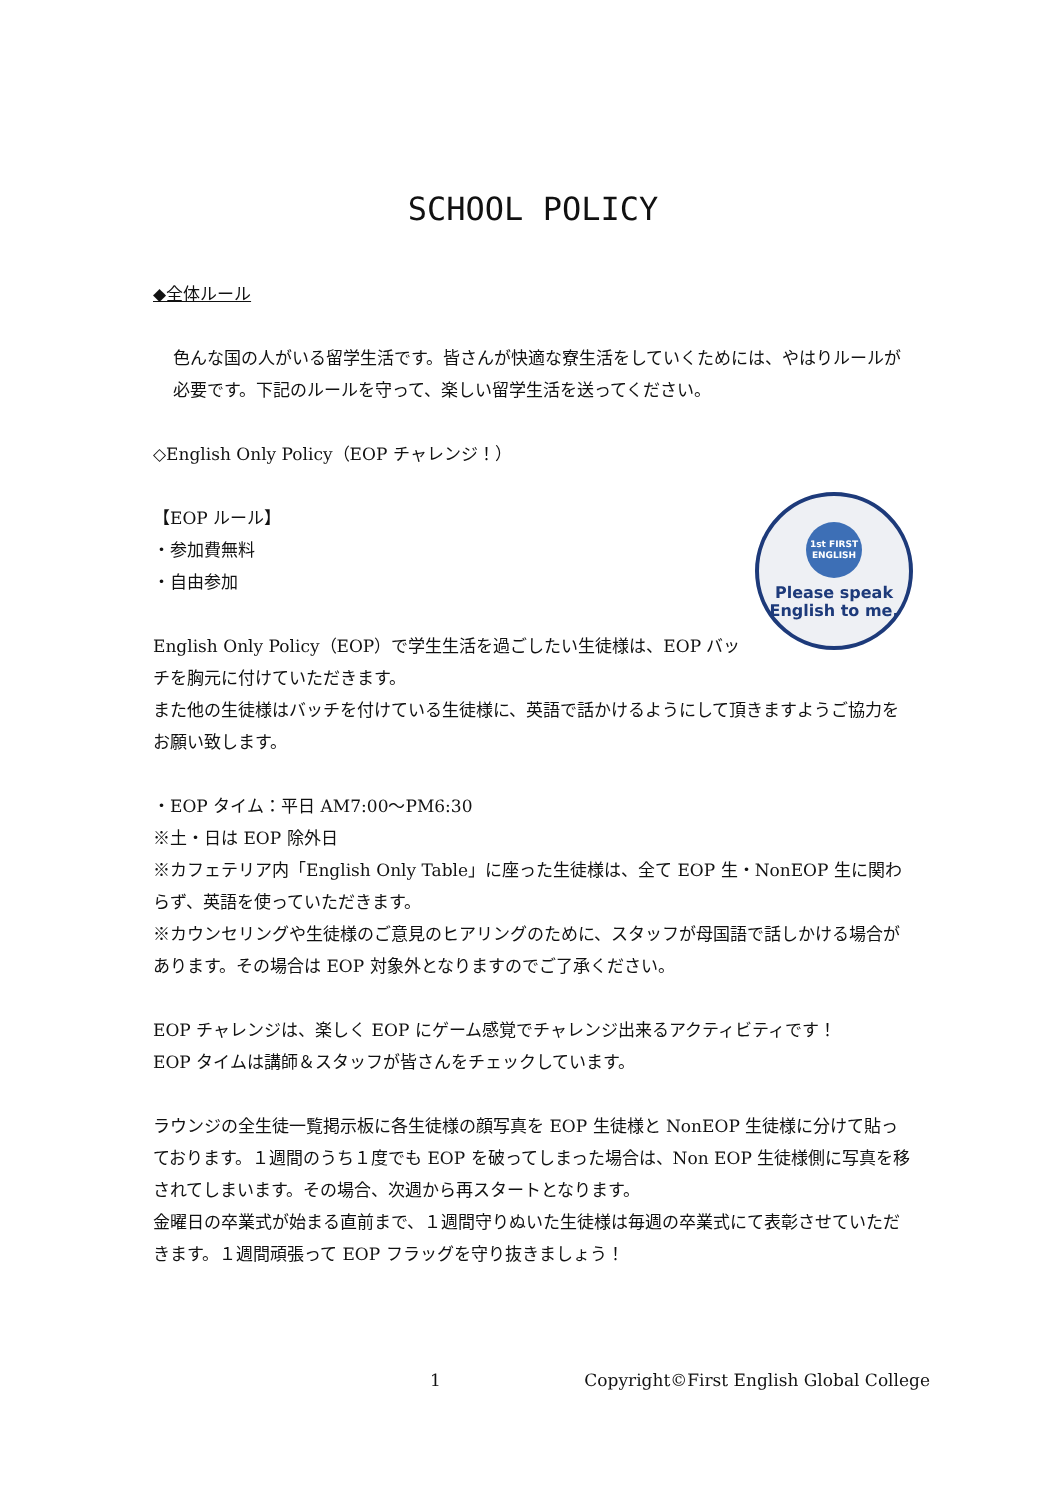SCHOOL POLICY
◆全体ルール
色んな国の人がいる留学生活です。皆さんが快適な寮生活をしていくためには、やはりルールが必要です。下記のルールを守って、楽しい留学生活を送ってください。
◇English Only Policy（EOP チャレンジ！）
1st FIRST ENGLISH
Please speak
English to me.
【EOP ルール】
・参加費無料
・自由参加
English Only Policy（EOP）で学生生活を過ごしたい生徒様は、EOP バッチを胸元に付けていただきます。
また他の生徒様はバッチを付けている生徒様に、英語で話かけるようにして頂きますようご協力をお願い致します。
・EOP タイム：平日 AM7:00～PM6:30
※土・日は EOP 除外日
※カフェテリア内「English Only Table」に座った生徒様は、全て EOP 生・NonEOP 生に関わらず、英語を使っていただきます。
※カウンセリングや生徒様のご意見のヒアリングのために、スタッフが母国語で話しかける場合があります。その場合は EOP 対象外となりますのでご了承ください。
EOP チャレンジは、楽しく EOP にゲーム感覚でチャレンジ出来るアクティビティです！
EOP タイムは講師＆スタッフが皆さんをチェックしています。
ラウンジの全生徒一覧掲示板に各生徒様の顔写真を EOP 生徒様と NonEOP 生徒様に分けて貼っております。１週間のうち１度でも EOP を破ってしまった場合は、Non EOP 生徒様側に写真を移されてしまいます。その場合、次週から再スタートとなります。
金曜日の卒業式が始まる直前まで、１週間守りぬいた生徒様は毎週の卒業式にて表彰させていただきます。１週間頑張って EOP フラッグを守り抜きましょう！
1 Copyright©First English Global College